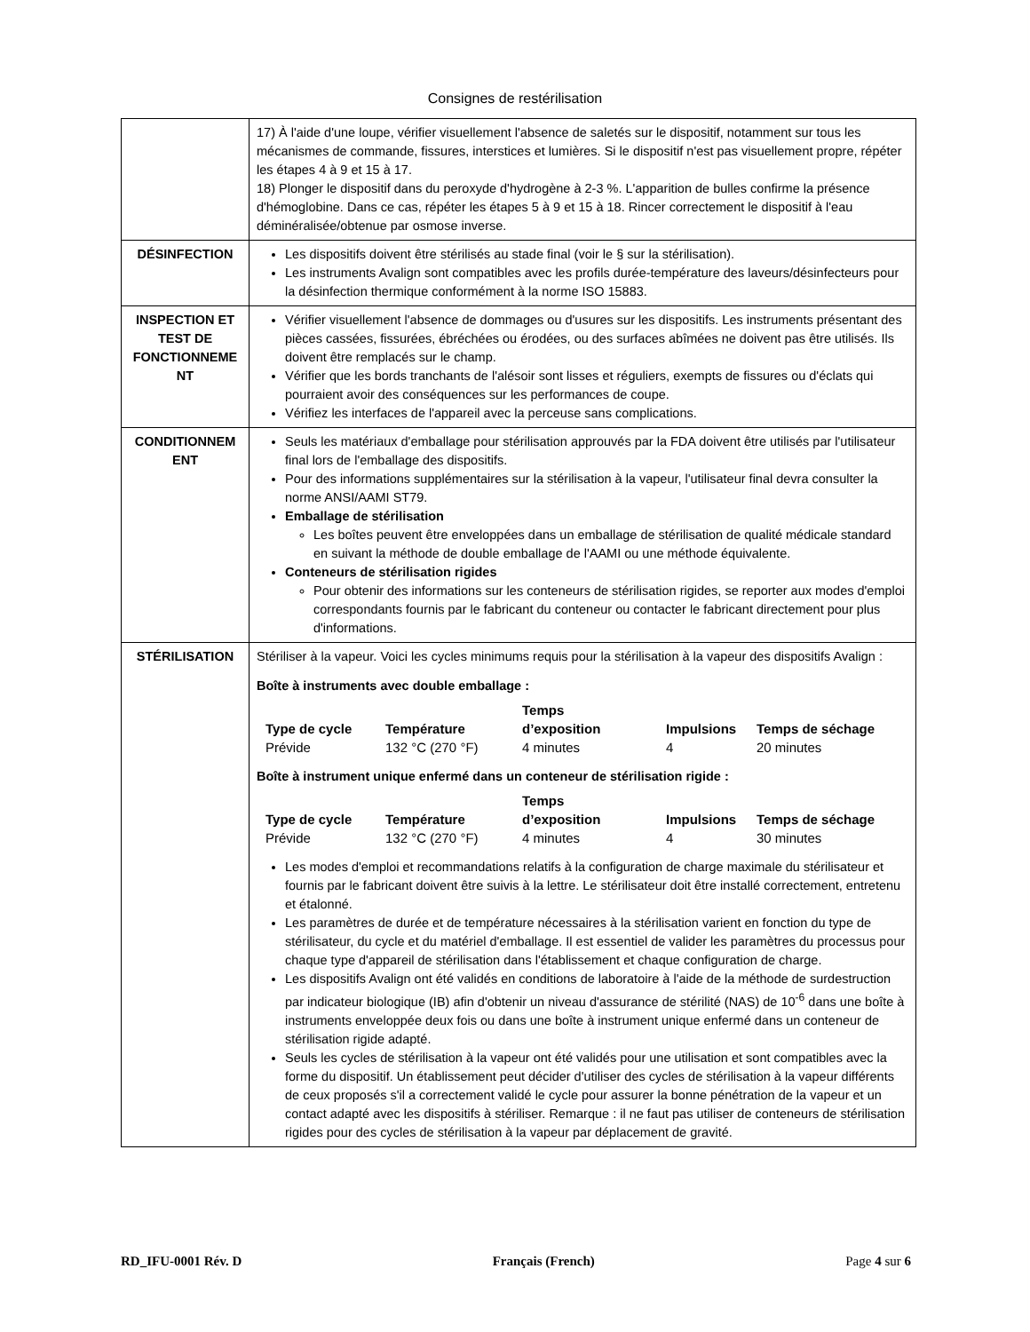Consignes de restérilisation
| | 17) À l'aide d'une loupe, vérifier visuellement l'absence de saletés sur le dispositif, notamment sur tous les mécanismes de commande, fissures, interstices et lumières. Si le dispositif n'est pas visuellement propre, répéter les étapes 4 à 9 et 15 à 17. 18) Plonger le dispositif dans du peroxyde d'hydrogène à 2-3 %. L'apparition de bulles confirme la présence d'hémoglobine. Dans ce cas, répéter les étapes 5 à 9 et 15 à 18. Rincer correctement le dispositif à l'eau déminéralisée/obtenue par osmose inverse. |
| DÉSINFECTION | Les dispositifs doivent être stérilisés au stade final (voir le § sur la stérilisation). Les instruments Avalign sont compatibles avec les profils durée-température des laveurs/désinfecteurs pour la désinfection thermique conformément à la norme ISO 15883. |
| INSPECTION ET TEST DE FONCTIONNEME NT | Vérifier visuellement l'absence de dommages ou d'usures sur les dispositifs. Les instruments présentant des pièces cassées, fissurées, ébréchées ou érodées, ou des surfaces abîmées ne doivent pas être utilisés. Ils doivent être remplacés sur le champ. Vérifier que les bords tranchants de l'alésoir sont lisses et réguliers, exempts de fissures ou d'éclats qui pourraient avoir des conséquences sur les performances de coupe. Vérifiez les interfaces de l'appareil avec la perceuse sans complications. |
| CONDITIONNEM ENT | Seuls les matériaux d'emballage pour stérilisation approuvés par la FDA doivent être utilisés par l'utilisateur final lors de l'emballage des dispositifs. Pour des informations supplémentaires sur la stérilisation à la vapeur, l'utilisateur final devra consulter la norme ANSI/AAMI ST79. Emballage de stérilisation Les boîtes peuvent être enveloppées dans un emballage de stérilisation de qualité médicale standard en suivant la méthode de double emballage de l'AAMI ou une méthode équivalente. Conteneurs de stérilisation rigides Pour obtenir des informations sur les conteneurs de stérilisation rigides, se reporter aux modes d'emploi correspondants fournis par le fabricant du conteneur ou contacter le fabricant directement pour plus d'informations. |
| STÉRILISATION | Stériliser à la vapeur. Voici les cycles minimums requis pour la stérilisation à la vapeur des dispositifs Avalign : Boîte à instruments avec double emballage : / Type de cycle / Température / Temps d’exposition / Impulsions / Temps de séchage / / --- / --- / --- / --- / --- / / Prévide / 132 °C (270 °F) / 4 minutes / 4 / 20 minutes / Boîte à instrument unique enfermé dans un conteneur de stérilisation rigide : / Type de cycle / Température / Temps d’exposition / Impulsions / Temps de séchage / / --- / --- / --- / --- / --- / / Prévide / 132 °C (270 °F) / 4 minutes / 4 / 30 minutes / Les modes d'emploi et recommandations relatifs à la configuration de charge maximale du stérilisateur et fournis par le fabricant doivent être suivis à la lettre. Le stérilisateur doit être installé correctement, entretenu et étalonné. Les paramètres de durée et de température nécessaires à la stérilisation varient en fonction du type de stérilisateur, du cycle et du matériel d'emballage. Il est essentiel de valider les paramètres du processus pour chaque type d'appareil de stérilisation dans l'établissement et chaque configuration de charge. Les dispositifs Avalign ont été validés en conditions de laboratoire à l'aide de la méthode de surdestruction par indicateur biologique (IB) afin d'obtenir un niveau d'assurance de stérilité (NAS) de 10<sup>-6</sup> dans une boîte à instruments enveloppée deux fois ou dans une boîte à instrument unique enfermé dans un conteneur de stérilisation rigide adapté. Seuls les cycles de stérilisation à la vapeur ont été validés pour une utilisation et sont compatibles avec la forme du dispositif. Un établissement peut décider d'utiliser des cycles de stérilisation à la vapeur différents de ceux proposés s'il a correctement validé le cycle pour assurer la bonne pénétration de la vapeur et un contact adapté avec les dispositifs à stériliser. Remarque : il ne faut pas utiliser de conteneurs de stérilisation rigides pour des cycles de stérilisation à la vapeur par déplacement de gravité. |
RD_IFU-0001 Rév. D Français (French) Page 4 sur 6